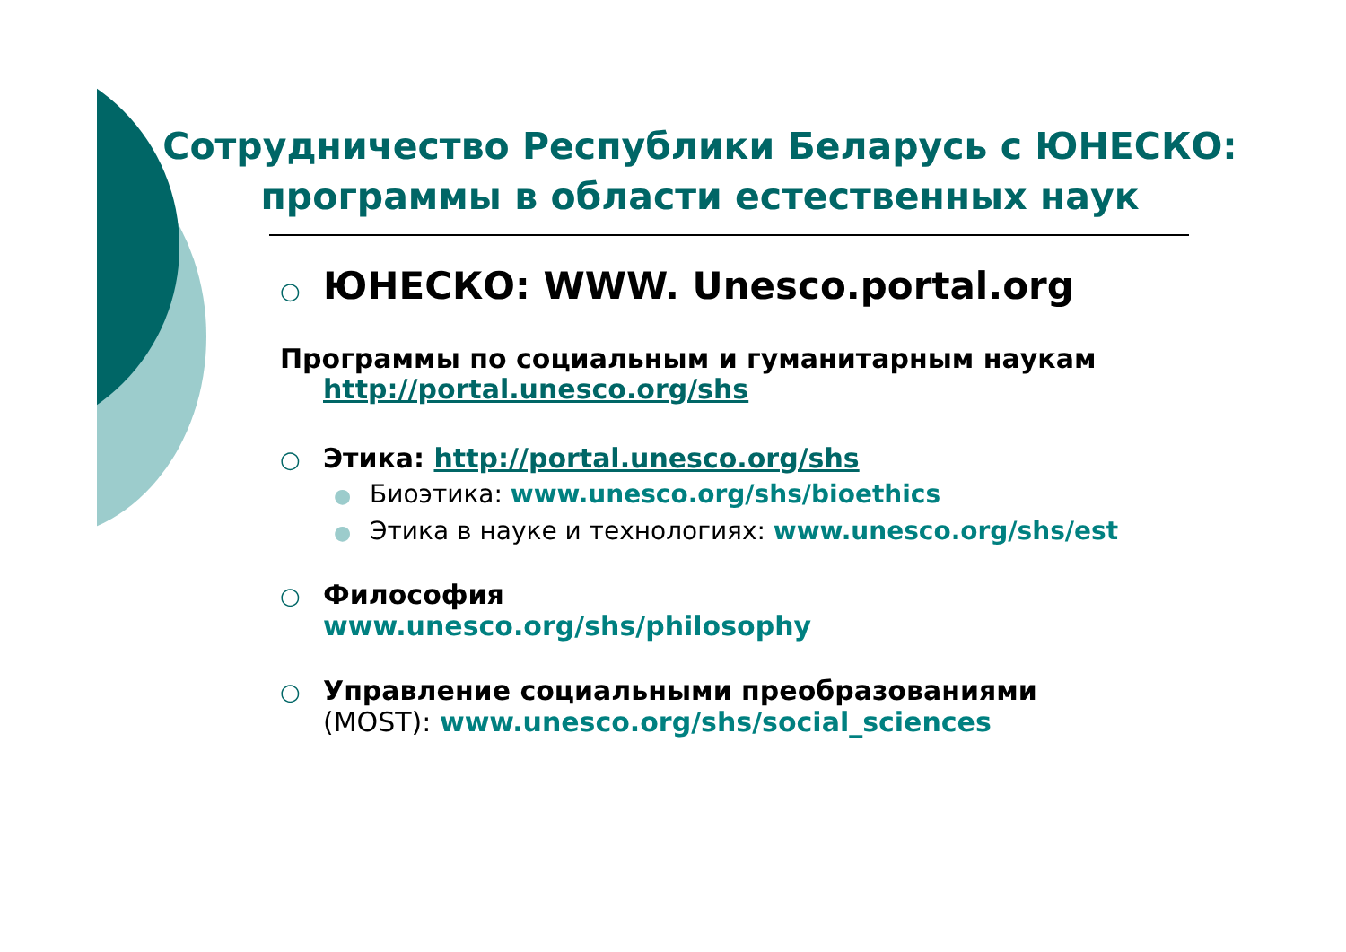Сотрудничество Республики Беларусь с ЮНЕСКО: программы в области естественных наук
○ ЮНЕСКО: WWW. Unesco.portal.org
Программы по социальным и гуманитарным наукам
http://portal.unesco.org/shs
○ Этика: http://portal.unesco.org/shs
● Биоэтика: www.unesco.org/shs/bioethics
● Этика в науке и технологиях: www.unesco.org/shs/est
○ Философия
www.unesco.org/shs/philosophy
○ Управление социальными преобразованиями
(MOST): www.unesco.org/shs/social_sciences